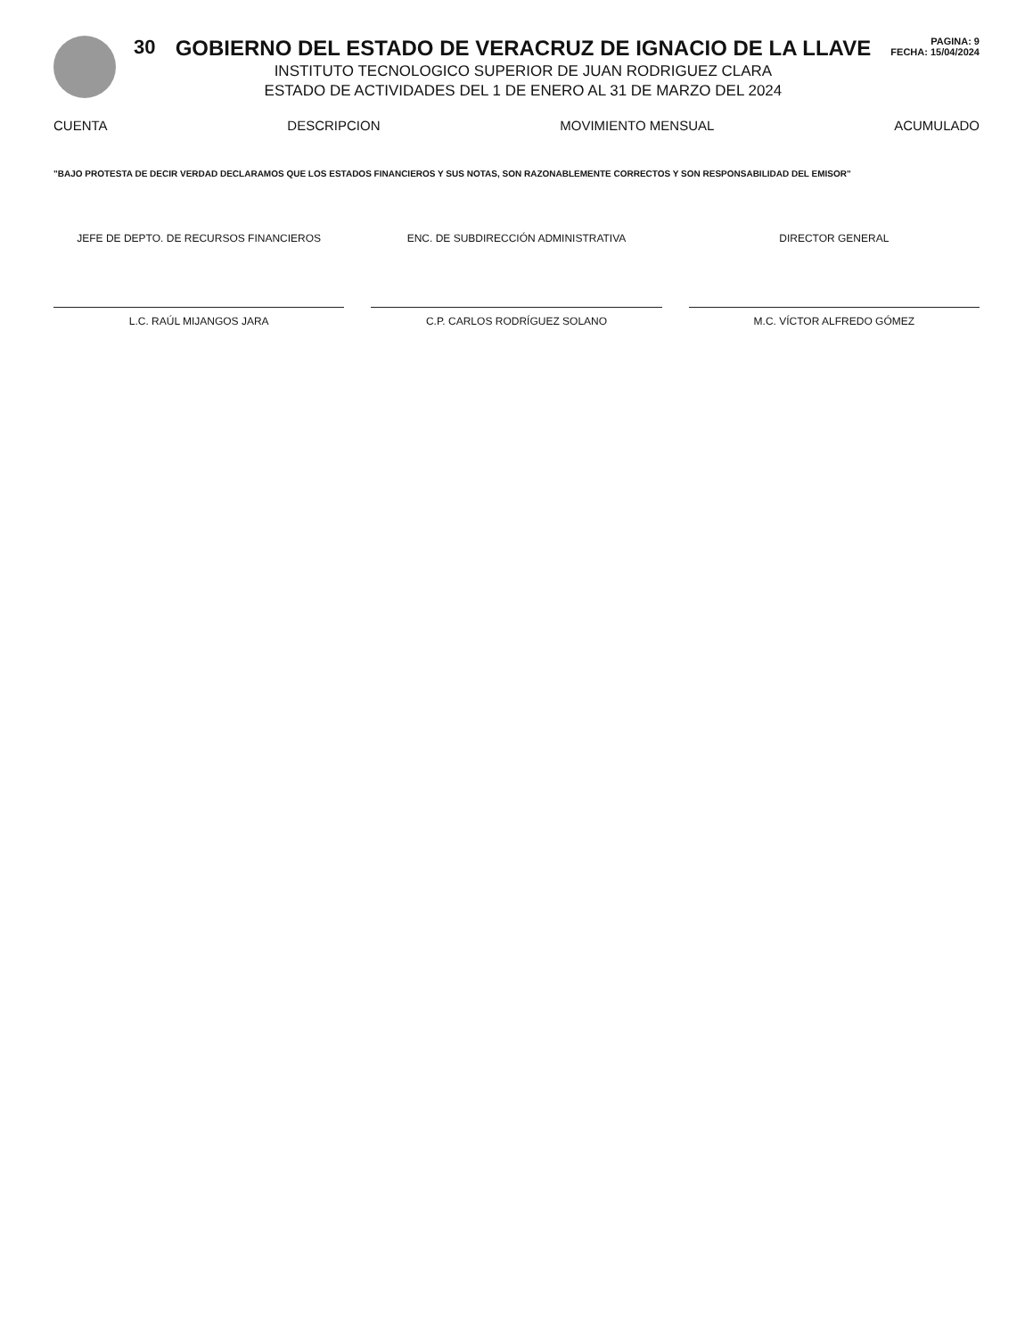30 GOBIERNO DEL ESTADO DE VERACRUZ DE IGNACIO DE LA LLAVE
INSTITUTO TECNOLOGICO SUPERIOR DE JUAN RODRIGUEZ CLARA
ESTADO DE ACTIVIDADES DEL 1 DE ENERO AL 31 DE MARZO DEL 2024
PAGINA: 9
FECHA: 15/04/2024
CUENTA DESCRIPCION MOVIMIENTO MENSUAL ACUMULADO
"BAJO PROTESTA DE DECIR VERDAD DECLARAMOS QUE LOS ESTADOS FINANCIEROS Y SUS NOTAS, SON RAZONABLEMENTE CORRECTOS Y SON RESPONSABILIDAD DEL EMISOR"
JEFE DE DEPTO. DE RECURSOS FINANCIEROS
L.C. RAÚL MIJANGOS JARA
ENC. DE SUBDIRECCIÓN ADMINISTRATIVA
C.P. CARLOS RODRÍGUEZ SOLANO
DIRECTOR GENERAL
M.C. VÍCTOR ALFREDO GÓMEZ